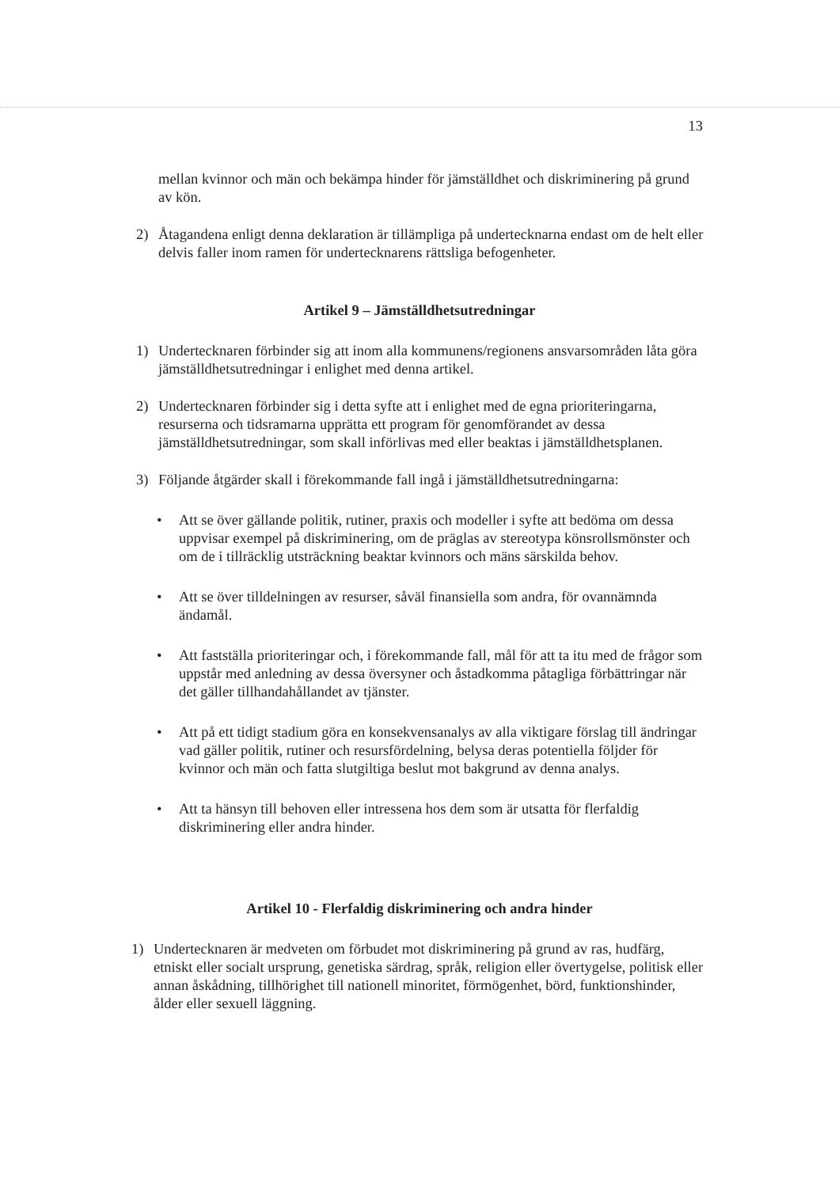13
mellan kvinnor och män och bekämpa hinder för jämställdhet och diskriminering på grund av kön.
2) Åtagandena enligt denna deklaration är tillämpliga på undertecknarna endast om de helt eller delvis faller inom ramen för undertecknarens rättsliga befogenheter.
Artikel 9 – Jämställdhetsutredningar
1) Undertecknaren förbinder sig att inom alla kommunens/regionens ansvarsområden låta göra jämställdhetsutredningar i enlighet med denna artikel.
2) Undertecknaren förbinder sig i detta syfte att i enlighet med de egna prioriteringarna, resurserna och tidsramarna upprätta ett program för genomförandet av dessa jämställdhetsutredningar, som skall införlivas med eller beaktas i jämställdhetsplanen.
3) Följande åtgärder skall i förekommande fall ingå i jämställdhetsutredningarna:
• Att se över gällande politik, rutiner, praxis och modeller i syfte att bedöma om dessa uppvisar exempel på diskriminering, om de präglas av stereotypa könsrollsmönster och om de i tillräcklig utsträckning beaktar kvinnors och mäns särskilda behov.
• Att se över tilldelningen av resurser, såväl finansiella som andra, för ovannämnda ändamål.
• Att fastställa prioriteringar och, i förekommande fall, mål för att ta itu med de frågor som uppstår med anledning av dessa översyner och åstadkomma påtagliga förbättringar när det gäller tillhandahållandet av tjänster.
• Att på ett tidigt stadium göra en konsekvensanalys av alla viktigare förslag till ändringar vad gäller politik, rutiner och resursfördelning, belysa deras potentiella följder för kvinnor och män och fatta slutgiltiga beslut mot bakgrund av denna analys.
• Att ta hänsyn till behoven eller intressena hos dem som är utsatta för flerfaldig diskriminering eller andra hinder.
Artikel 10 - Flerfaldig diskriminering och andra hinder
1) Undertecknaren är medveten om förbudet mot diskriminering på grund av ras, hudfärg, etniskt eller socialt ursprung, genetiska särdrag, språk, religion eller övertygelse, politisk eller annan åskådning, tillhörighet till nationell minoritet, förmögenhet, börd, funktionshinder, ålder eller sexuell läggning.